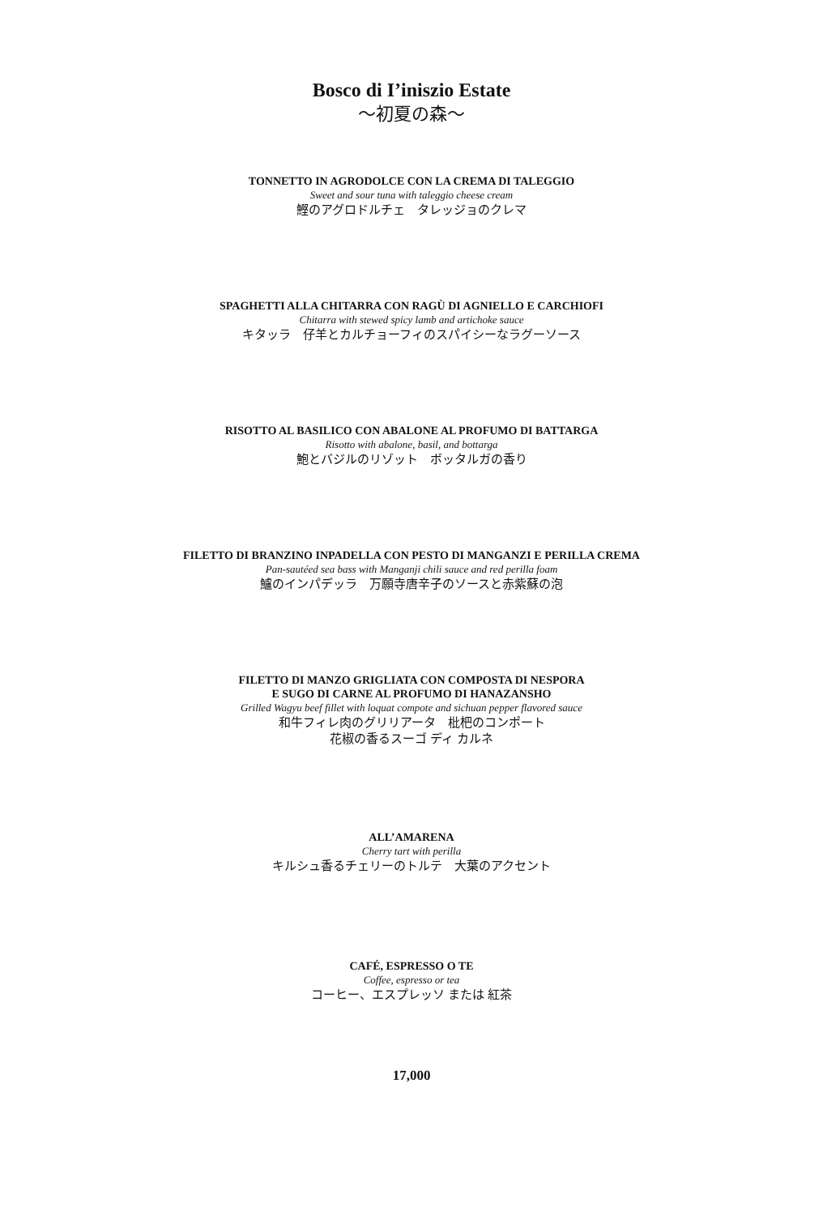Bosco di I’iniszio Estate
～初夏の森～
TONNETTO IN AGRODOLCE CON LA CREMA DI TALEGGIO
Sweet and sour tuna with taleggio cheese cream
鰹のアグロドルチェ　タレッジョのクレマ
SPAGHETTI ALLA CHITARRA CON RAGÙ DI AGNIELLO E CARCHIOFI
Chitarra with stewed spicy lamb and artichoke sauce
キタッラ　仔羊とカルチョーフィのスパイシーなラグーソース
RISOTTO AL BASILICO CON ABALONE AL PROFUMO DI BATTARGA
Risotto with abalone, basil, and bottarga
鮑とバジルのリゾット　ボッタルガの香り
FILETTO DI BRANZINO INPADELLA CON PESTO DI MANGANZI E PERILLA CREMA
Pan-sautéed sea bass with Manganji chili sauce and red perilla foam
鱸のインパデッラ　万願寺唐辛子のソースと赤紫蘇の泡
FILETTO DI MANZO GRIGLIATA CON COMPOSTA DI NESPORA
E SUGO DI CARNE AL PROFUMO DI HANAZANSHO
Grilled Wagyu beef fillet with loquat compote and sichuan pepper flavored sauce
和牛フィレ肉のグリリアータ　枇杷のコンポート
花椒の香るスーゴ ディ カルネ
ALL’AMARENA
Cherry tart with perilla
キルシュ香るチェリーのトルテ　大葉のアクセント
CAFÉ, ESPRESSO O TE
Coffee, espresso or tea
コーヒー、エスプレッソ または 紅茶
17,000